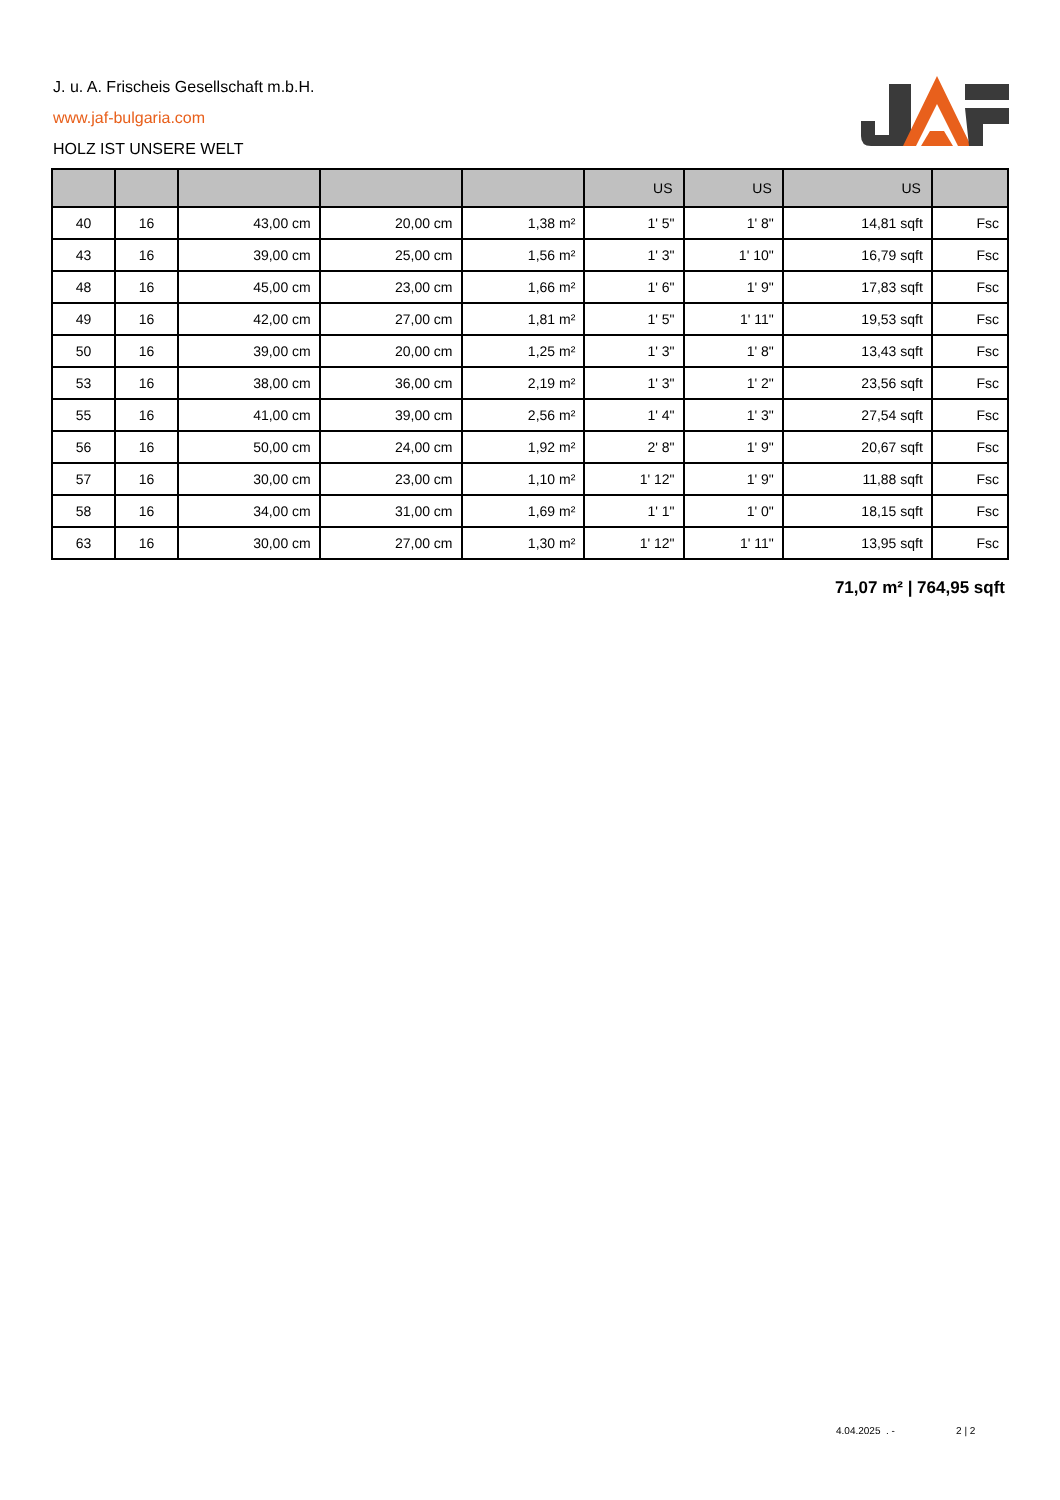J. u. A. Frischeis Gesellschaft m.b.H.
www.jaf-bulgaria.com
HOLZ IST UNSERE WELT
| | | | | | US | US | US | |
| --- | --- | --- | --- | --- | --- | --- | --- | --- |
| 40 | 16 | 43,00 cm | 20,00 cm | 1,38 m² | 1' 5" | 1' 8" | 14,81 sqft | Fsc |
| 43 | 16 | 39,00 cm | 25,00 cm | 1,56 m² | 1' 3" | 1' 10" | 16,79 sqft | Fsc |
| 48 | 16 | 45,00 cm | 23,00 cm | 1,66 m² | 1' 6" | 1' 9" | 17,83 sqft | Fsc |
| 49 | 16 | 42,00 cm | 27,00 cm | 1,81 m² | 1' 5" | 1' 11" | 19,53 sqft | Fsc |
| 50 | 16 | 39,00 cm | 20,00 cm | 1,25 m² | 1' 3" | 1' 8" | 13,43 sqft | Fsc |
| 53 | 16 | 38,00 cm | 36,00 cm | 2,19 m² | 1' 3" | 1' 2" | 23,56 sqft | Fsc |
| 55 | 16 | 41,00 cm | 39,00 cm | 2,56 m² | 1' 4" | 1' 3" | 27,54 sqft | Fsc |
| 56 | 16 | 50,00 cm | 24,00 cm | 1,92 m² | 2' 8" | 1' 9" | 20,67 sqft | Fsc |
| 57 | 16 | 30,00 cm | 23,00 cm | 1,10 m² | 1' 12" | 1' 9" | 11,88 sqft | Fsc |
| 58 | 16 | 34,00 cm | 31,00 cm | 1,69 m² | 1' 1" | 1' 0" | 18,15 sqft | Fsc |
| 63 | 16 | 30,00 cm | 27,00 cm | 1,30 m² | 1' 12" | 1' 11" | 13,95 sqft | Fsc |
71,07 m² | 764,95 sqft
4.04.2025 . - 2 | 2